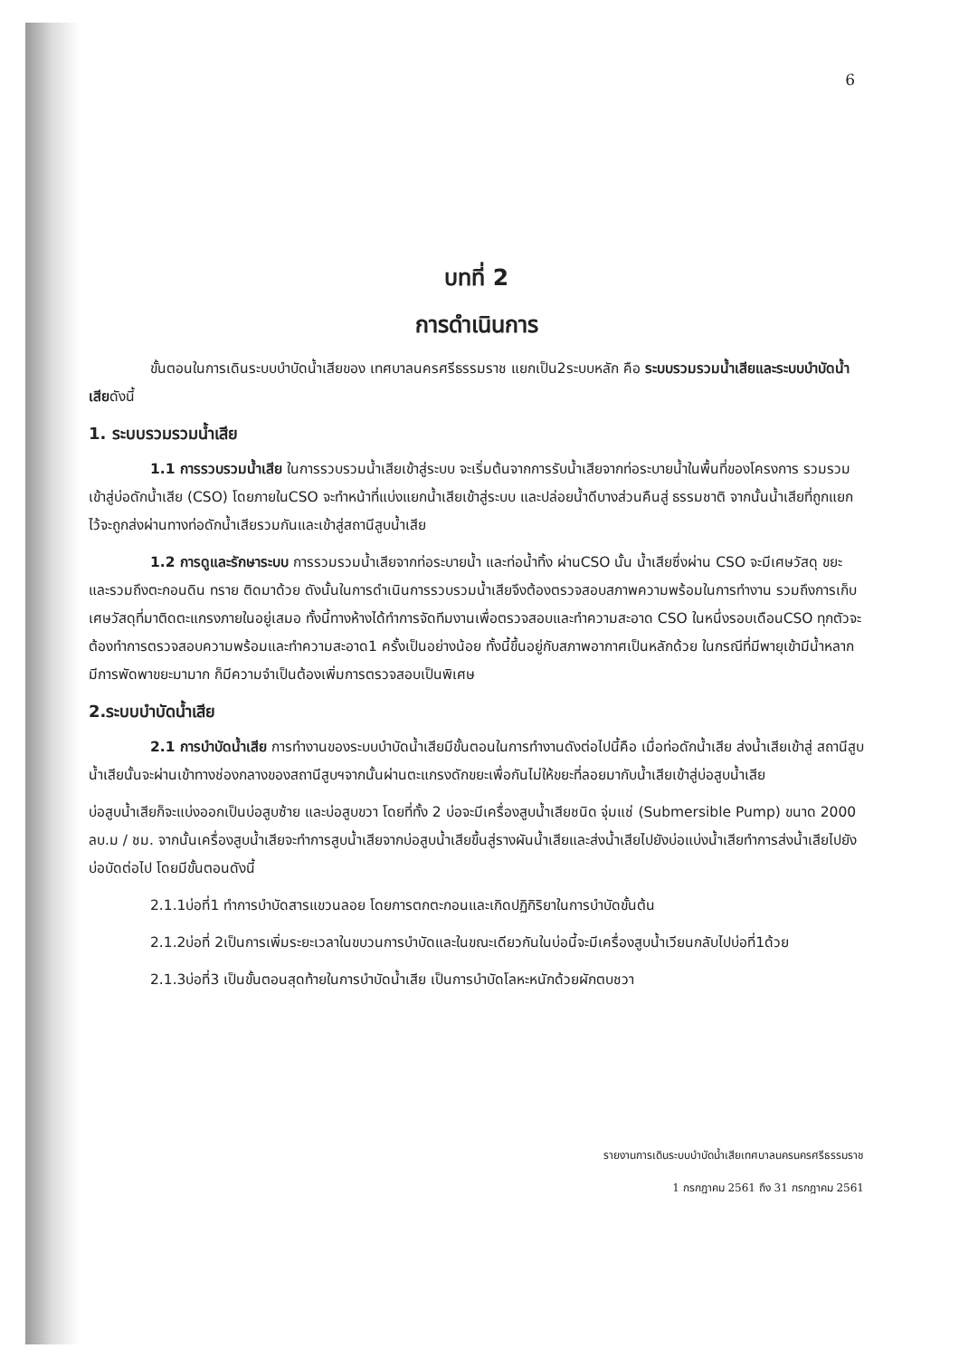6
บทที่ 2
การดำเนินการ
ขั้นตอนในการเดินระบบบำบัดน้ำเสียของ เทศบาลนครศรีธรรมราช แยกเป็น2ระบบหลัก คือ ระบบรวมรวมน้ำเสียและระบบบำบัดน้ำเสียดังนี้
1. ระบบรวมรวมน้ำเสีย
1.1 การรวบรวมน้ำเสีย ในการรวบรวมน้ำเสียเข้าสู่ระบบ จะเริ่มต้นจากการรับน้ำเสียจากท่อระบายน้ำในพื้นที่ของโครงการ รวมรวมเข้าสู่บ่อดักน้ำเสีย (CSO) โดยภายในCSO จะทำหน้าที่แบ่งแยกน้ำเสียเข้าสู่ระบบ และปล่อยน้ำดีบางส่วนคืนสู่ ธรรมชาติ จากนั้นน้ำเสียที่ถูกแยกไว้จะถูกส่งผ่านทางท่อดักน้ำเสียรวมกันและเข้าสู่สถานีสูบน้ำเสีย
1.2 การดูและรักษาระบบ การรวมรวมน้ำเสียจากท่อระบายน้ำ และท่อน้ำทิ้ง ผ่านCSO นั้น น้ำเสียซึ่งผ่าน CSO จะมีเศษวัสดุ ขยะ และรวมถึงตะกอนดิน ทราย ติดมาด้วย ดังนั้นในการดำเนินการรวบรวมน้ำเสียจึงต้องตรวจสอบสภาพความพร้อมในการทำงาน รวมถึงการเก็บเศษวัสดุที่มาติดตะแกรงภายในอยู่เสมอ ทั้งนี้ทางห้างได้ทำการจัดทีมงานเพื่อตรวจสอบและทำความสะอาด CSO ในหนึ่งรอบเดือนCSO ทุกตัวจะต้องทำการตรวจสอบความพร้อมและทำความสะอาด1 ครั้งเป็นอย่างน้อย ทั้งนี้ขึ้นอยู่กับสภาพอากาศเป็นหลักด้วย ในกรณีที่มีพายุเข้ามีน้ำหลาก มีการพัดพาขยะมามาก ก็มีความจำเป็นต้องเพิ่มการตรวจสอบเป็นพิเศษ
2.ระบบบำบัดน้ำเสีย
2.1 การบำบัดน้ำเสีย การทำงานของระบบบำบัดน้ำเสียมีขั้นตอนในการทำงานดังต่อไปนี้คือ เมื่อท่อดักน้ำเสีย ส่งน้ำเสียเข้าสู่ สถานีสูบน้ำเสียนั้นจะผ่านเข้าทางช่องกลางของสถานีสูบฯจากนั้นผ่านตะแกรงดักขยะเพื่อกันไม่ให้ขยะที่ลอยมากับน้ำเสียเข้าสู่บ่อสูบน้ำเสีย
บ่อสูบน้ำเสียก็จะแบ่งออกเป็นบ่อสูบซ้าย และบ่อสูบขวา โดยที่ทั้ง 2 บ่อจะมีเครื่องสูบน้ำเสียชนิด จุ่มแช่ (Submersible Pump) ขนาด 2000 ลบ.ม / ชม. จากนั้นเครื่องสูบน้ำเสียจะทำการสูบน้ำเสียจากบ่อสูบน้ำเสียขึ้นสู่รางผันน้ำเสียและส่งน้ำเสียไปยังบ่อแบ่งน้ำเสียทำการส่งน้ำเสียไปยังบ่อบัดต่อไป โดยมีขั้นตอนดังนี้
2.1.1บ่อที่1 ทำการบำบัดสารแขวนลอย โดยการตกตะกอนและเกิดปฏิกิริยาในการบำบัดขั้นต้น
2.1.2บ่อที่ 2เป็นการเพิ่มระยะเวลาในขบวนการบำบัดและในขณะเดียวกันในบ่อนี้จะมีเครื่องสูบน้ำเวียนกลับไปบ่อที่1ด้วย
2.1.3บ่อที่3 เป็นขั้นตอนสุดท้ายในการบำบัดน้ำเสีย เป็นการบำบัดโลหะหนักด้วยผักตบชวา
รายงานการเดินระบบบำบัดน้ำเสียเทศบาลนครนครศรีธรรมราช
1 กรกฎาคม 2561 ถึง 31 กรกฎาคม 2561